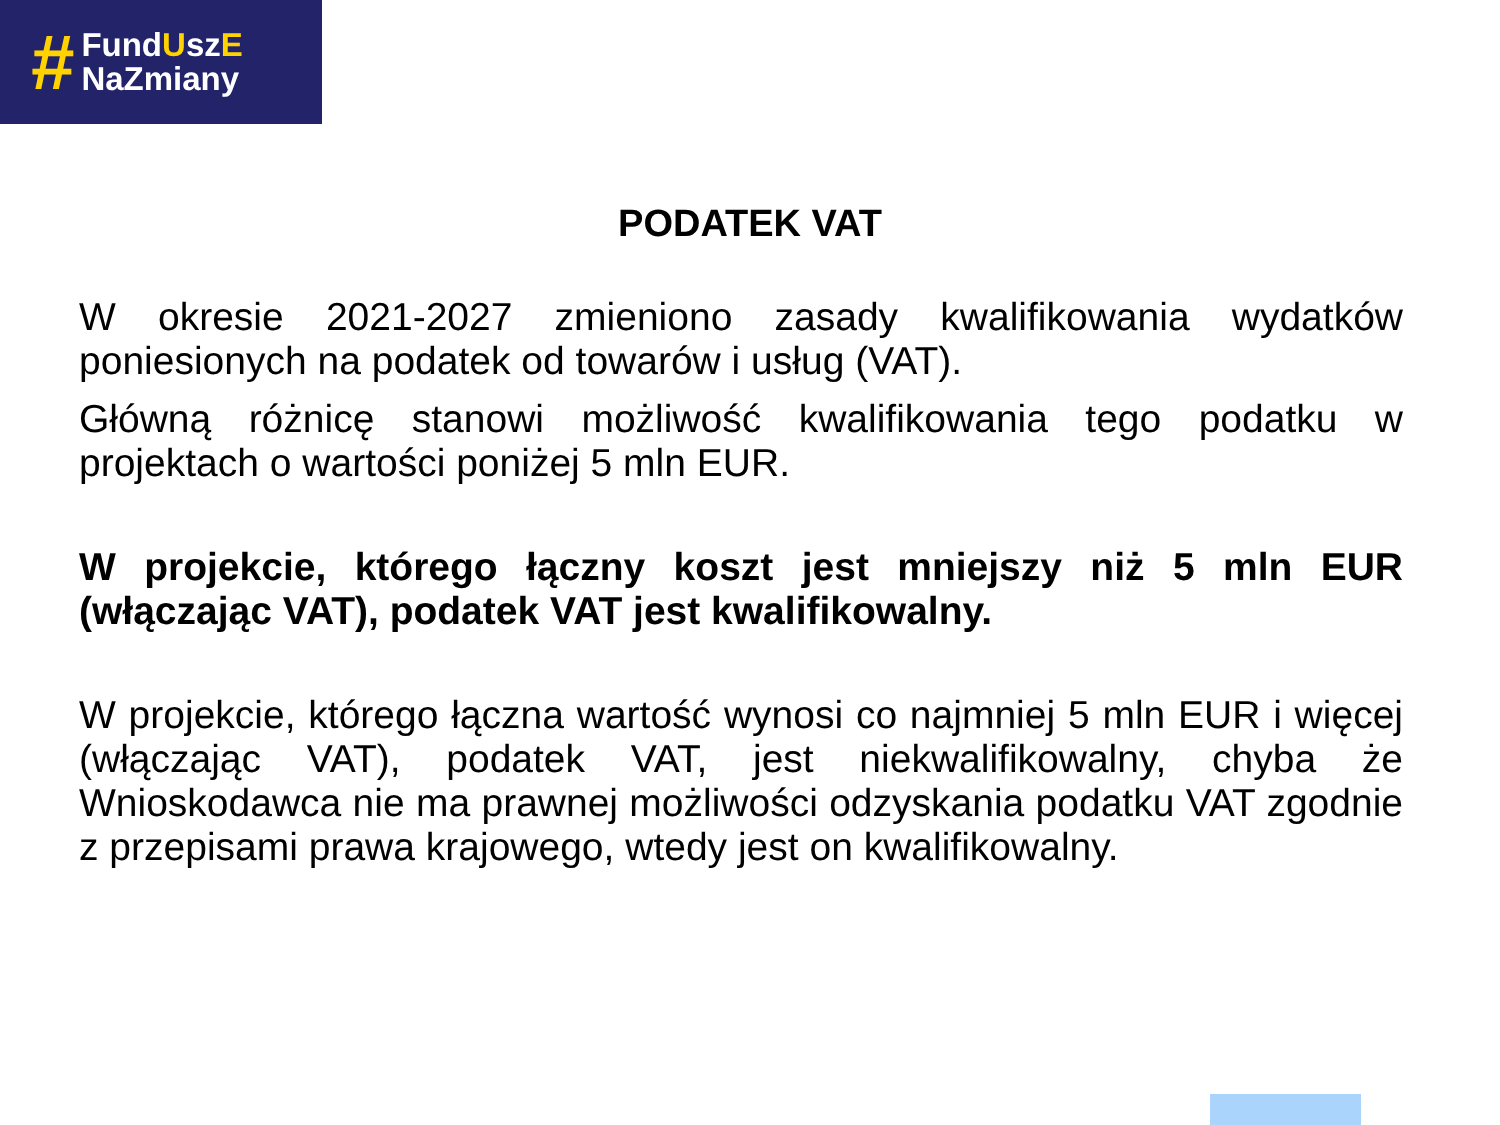#
FundUszE
NaZmiany
PODATEK VAT
W okresie 2021-2027 zmieniono zasady kwalifikowania wydatków poniesionych na podatek od towarów i usług (VAT).
Główną różnicę stanowi możliwość kwalifikowania tego podatku w projektach o wartości poniżej 5 mln EUR.
W projekcie, którego łączny koszt jest mniejszy niż 5 mln EUR (włączając VAT), podatek VAT jest kwalifikowalny.
W projekcie, którego łączna wartość wynosi co najmniej 5 mln EUR i więcej (włączając VAT), podatek VAT, jest niekwalifikowalny, chyba że Wnioskodawca nie ma prawnej możliwości odzyskania podatku VAT zgodnie z przepisami prawa krajowego, wtedy jest on kwalifikowalny.